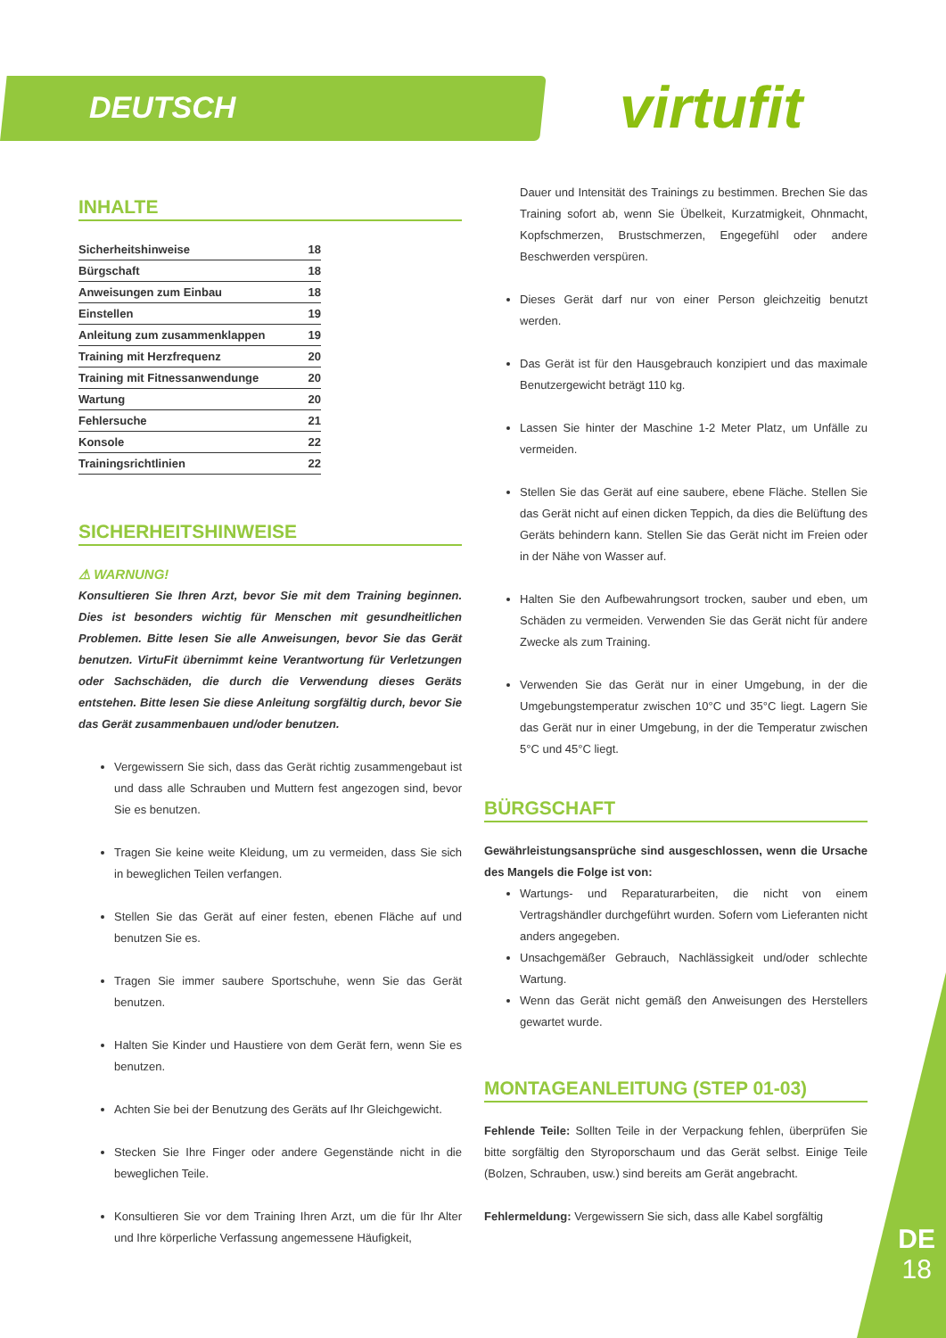DEUTSCH virtufit
INHALTE
Sicherheitshinweise 18
Bürgschaft 18
Anweisungen zum Einbau 18
Einstellen 19
Anleitung zum zusammenklappen 19
Training mit Herzfrequenz 20
Training mit Fitnessanwendunge 20
Wartung 20
Fehlersuche 21
Konsole 22
Trainingsrichtlinien 22
SICHERHEITSHINWEISE
⚠ WARNUNG!
Konsultieren Sie Ihren Arzt, bevor Sie mit dem Training beginnen. Dies ist besonders wichtig für Menschen mit gesundheitlichen Problemen. Bitte lesen Sie alle Anweisungen, bevor Sie das Gerät benutzen. VirtuFit übernimmt keine Verantwortung für Verletzungen oder Sachschäden, die durch die Verwendung dieses Geräts entstehen. Bitte lesen Sie diese Anleitung sorgfältig durch, bevor Sie das Gerät zusammenbauen und/oder benutzen.
Vergewissern Sie sich, dass das Gerät richtig zusammengebaut ist und dass alle Schrauben und Muttern fest angezogen sind, bevor Sie es benutzen.
Tragen Sie keine weite Kleidung, um zu vermeiden, dass Sie sich in beweglichen Teilen verfangen.
Stellen Sie das Gerät auf einer festen, ebenen Fläche auf und benutzen Sie es.
Tragen Sie immer saubere Sportschuhe, wenn Sie das Gerät benutzen.
Halten Sie Kinder und Haustiere von dem Gerät fern, wenn Sie es benutzen.
Achten Sie bei der Benutzung des Geräts auf Ihr Gleichgewicht.
Stecken Sie Ihre Finger oder andere Gegenstände nicht in die beweglichen Teile.
Konsultieren Sie vor dem Training Ihren Arzt, um die für Ihr Alter und Ihre körperliche Verfassung angemessene Häufigkeit,
Dauer und Intensität des Trainings zu bestimmen. Brechen Sie das Training sofort ab, wenn Sie Übelkeit, Kurzatmigkeit, Ohnmacht, Kopfschmerzen, Brustschmerzen, Engegefühl oder andere Beschwerden verspüren.
Dieses Gerät darf nur von einer Person gleichzeitig benutzt werden.
Das Gerät ist für den Hausgebrauch konzipiert und das maximale Benutzergewicht beträgt 110 kg.
Lassen Sie hinter der Maschine 1-2 Meter Platz, um Unfälle zu vermeiden.
Stellen Sie das Gerät auf eine saubere, ebene Fläche. Stellen Sie das Gerät nicht auf einen dicken Teppich, da dies die Belüftung des Geräts behindern kann. Stellen Sie das Gerät nicht im Freien oder in der Nähe von Wasser auf.
Halten Sie den Aufbewahrungsort trocken, sauber und eben, um Schäden zu vermeiden. Verwenden Sie das Gerät nicht für andere Zwecke als zum Training.
Verwenden Sie das Gerät nur in einer Umgebung, in der die Umgebungstemperatur zwischen 10°C und 35°C liegt. Lagern Sie das Gerät nur in einer Umgebung, in der die Temperatur zwischen 5°C und 45°C liegt.
BÜRGSCHAFT
Gewährleistungsansprüche sind ausgeschlossen, wenn die Ursache des Mangels die Folge ist von:
Wartungs- und Reparaturarbeiten, die nicht von einem Vertragshändler durchgeführt wurden. Sofern vom Lieferanten nicht anders angegeben.
Unsachgemäßer Gebrauch, Nachlässigkeit und/oder schlechte Wartung.
Wenn das Gerät nicht gemäß den Anweisungen des Herstellers gewartet wurde.
MONTAGEANLEITUNG (STEP 01-03)
Fehlende Teile: Sollten Teile in der Verpackung fehlen, überprüfen Sie bitte sorgfältig den Styroporschaum und das Gerät selbst. Einige Teile (Bolzen, Schrauben, usw.) sind bereits am Gerät angebracht.
Fehlermeldung: Vergewissern Sie sich, dass alle Kabel sorgfältig
DE
18